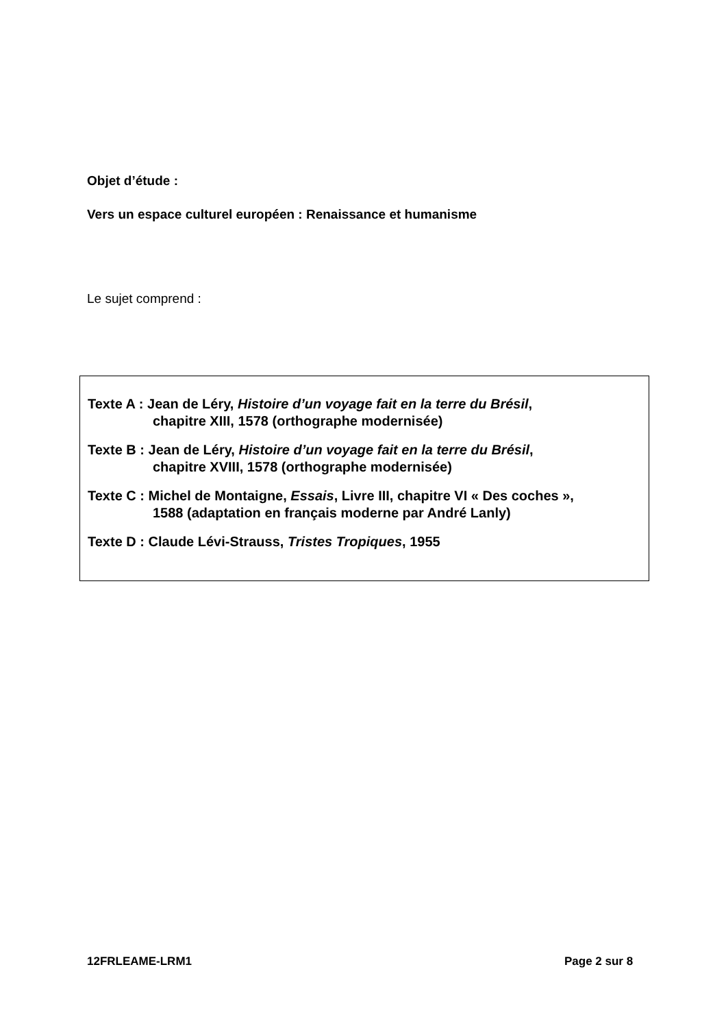Objet d’étude :
Vers un espace culturel européen : Renaissance et humanisme
Le sujet comprend :
Texte A : Jean de Léry, Histoire d’un voyage fait en la terre du Brésil,
chapitre XIII, 1578 (orthographe modernisée)
Texte B : Jean de Léry, Histoire d’un voyage fait en la terre du Brésil,
chapitre XVIII, 1578 (orthographe modernisée)
Texte C : Michel de Montaigne, Essais, Livre III, chapitre VI « Des coches »,
1588 (adaptation en français moderne par André Lanly)
Texte D : Claude Lévi-Strauss, Tristes Tropiques, 1955
12FRLEAME-LRM1 Page 2 sur 8